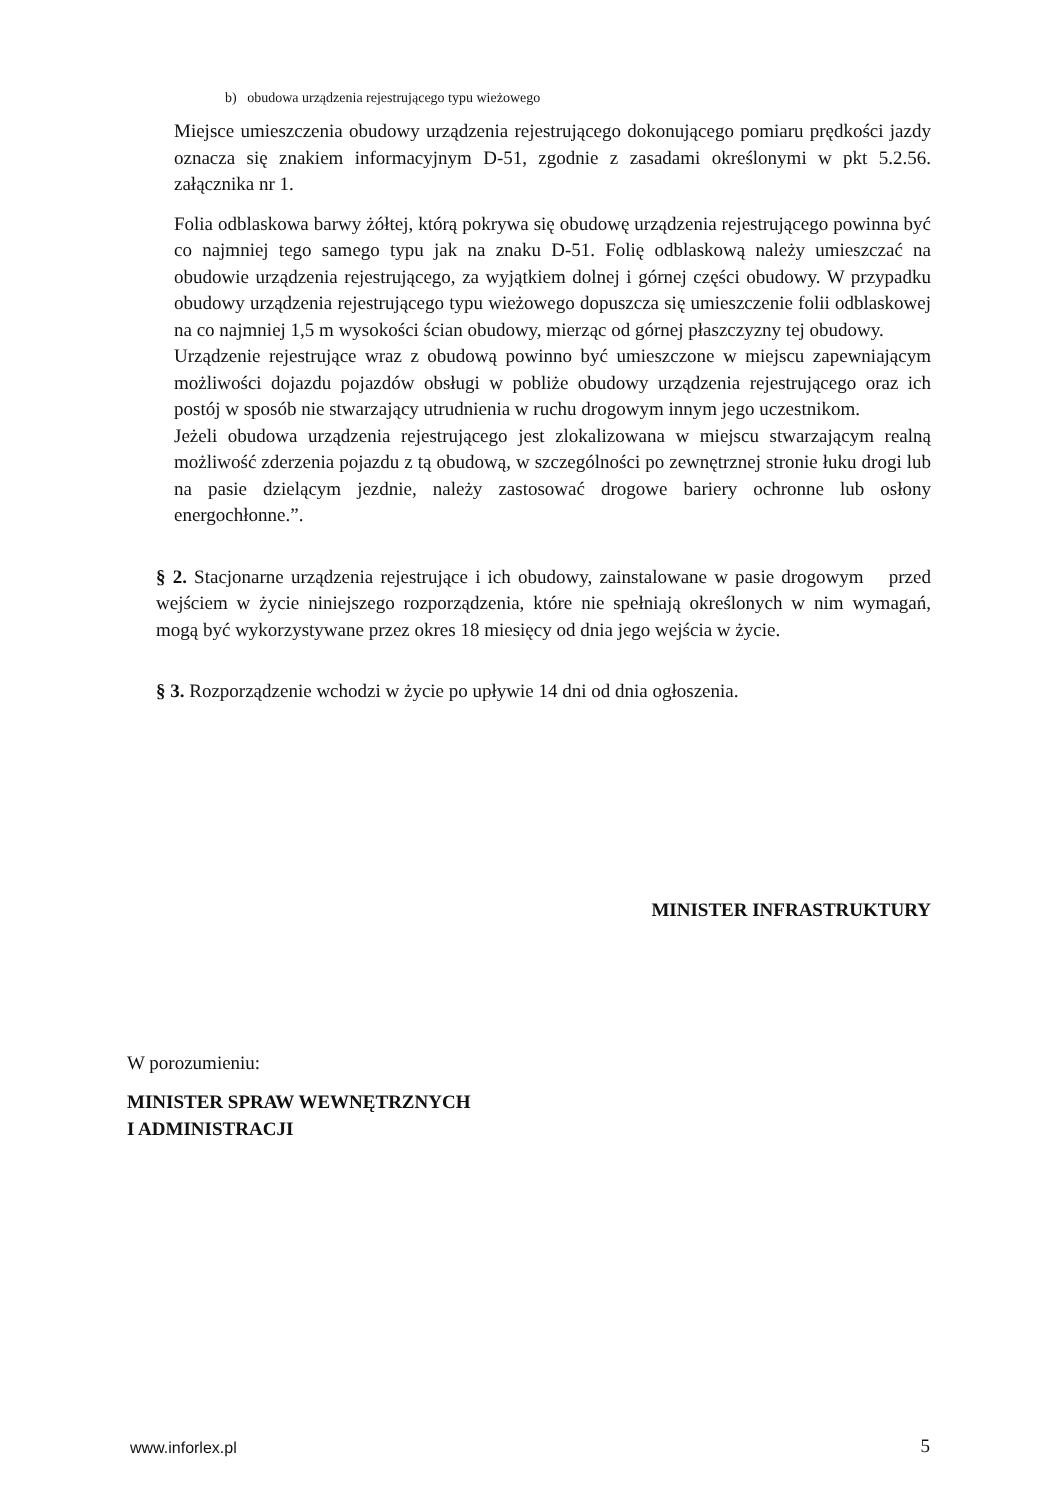b) obudowa urządzenia rejestrującego typu wieżowego
Miejsce umieszczenia obudowy urządzenia rejestrującego dokonującego pomiaru prędkości jazdy oznacza się znakiem informacyjnym D-51, zgodnie z zasadami określonymi w pkt 5.2.56. załącznika nr 1.
Folia odblaskowa barwy żółtej, którą pokrywa się obudowę urządzenia rejestrującego powinna być co najmniej tego samego typu jak na znaku D-51. Folię odblaskową należy umieszczać na obudowie urządzenia rejestrującego, za wyjątkiem dolnej i górnej części obudowy. W przypadku obudowy urządzenia rejestrującego typu wieżowego dopuszcza się umieszczenie folii odblaskowej na co najmniej 1,5 m wysokości ścian obudowy, mierząc od górnej płaszczyzny tej obudowy.
Urządzenie rejestrujące wraz z obudową powinno być umieszczone w miejscu zapewniającym możliwości dojazdu pojazdów obsługi w pobliże obudowy urządzenia rejestrującego oraz ich postój w sposób nie stwarzający utrudnienia w ruchu drogowym innym jego uczestnikom.
Jeżeli obudowa urządzenia rejestrującego jest zlokalizowana w miejscu stwarzającym realną możliwość zderzenia pojazdu z tą obudową, w szczególności po zewnętrznej stronie łuku drogi lub na pasie dzielącym jezdnie, należy zastosować drogowe bariery ochronne lub osłony energochłonne.”.
§ 2. Stacjonarne urządzenia rejestrujące i ich obudowy, zainstalowane w pasie drogowym przed wejściem w życie niniejszego rozporządzenia, które nie spełniają określonych w nim wymagań, mogą być wykorzystywane przez okres 18 miesięcy od dnia jego wejścia w życie.
§ 3. Rozporządzenie wchodzi w życie po upływie 14 dni od dnia ogłoszenia.
MINISTER INFRASTRUKTURY
W porozumieniu:
MINISTER SPRAW WEWNĘTRZNYCH
I ADMINISTRACJI
www.inforlex.pl 5